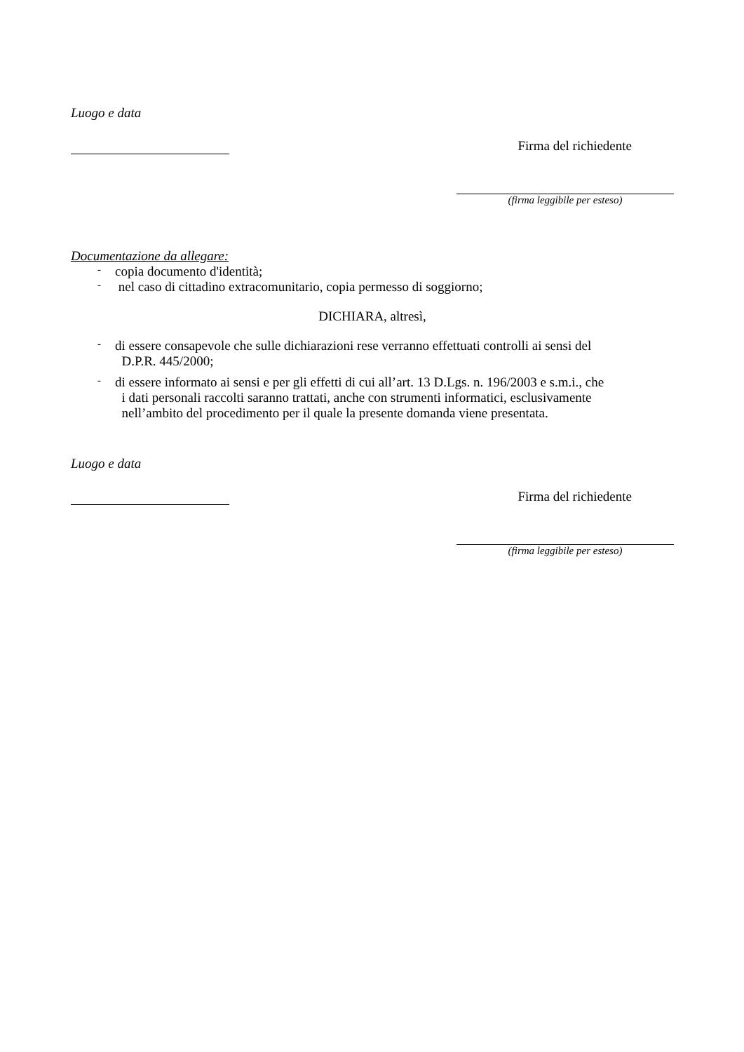Luogo e data
Firma del richiedente
(firma leggibile per esteso)
Documentazione da allegare:
- copia documento d'identità;
- nel caso di cittadino extracomunitario, copia permesso di soggiorno;
DICHIARA, altresì,
- di essere consapevole che sulle dichiarazioni rese verranno effettuati controlli ai sensi del
D.P.R. 445/2000;
- di essere informato ai sensi e per gli effetti di cui all’art. 13 D.Lgs. n. 196/2003 e s.m.i., che
i dati personali raccolti saranno trattati, anche con strumenti informatici, esclusivamente
nell’ambito del procedimento per il quale la presente domanda viene presentata.
Luogo e data
Firma del richiedente
(firma leggibile per esteso)